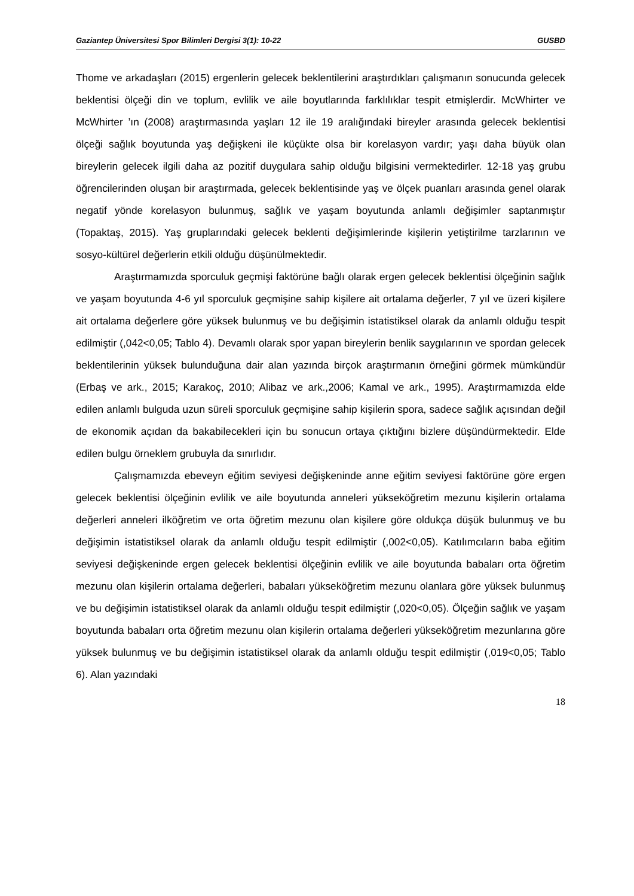Gaziantep Üniversitesi Spor Bilimleri Dergisi 3(1): 10-22 GUSBD
Thome ve arkadaşları (2015) ergenlerin gelecek beklentilerini araştırdıkları çalışmanın sonucunda gelecek beklentisi ölçeği din ve toplum, evlilik ve aile boyutlarında farklılıklar tespit etmişlerdir. McWhirter ve McWhirter ’ın (2008) araştırmasında yaşları 12 ile 19 aralığındaki bireyler arasında gelecek beklentisi ölçeği sağlık boyutunda yaş değişkeni ile küçükte olsa bir korelasyon vardır; yaşı daha büyük olan bireylerin gelecek ilgili daha az pozitif duygulara sahip olduğu bilgisini vermektedirler. 12-18 yaş grubu öğrencilerinden oluşan bir araştırmada, gelecek beklentisinde yaş ve ölçek puanları arasında genel olarak negatif yönde korelasyon bulunmuş, sağlık ve yaşam boyutunda anlamlı değişimler saptanmıştır (Topaktaş, 2015). Yaş gruplarındaki gelecek beklenti değişimlerinde kişilerin yetiştirilme tarzlarının ve sosyo-kültürel değerlerin etkili olduğu düşünülmektedir.
Araştırmamızda sporculuk geçmişi faktörüne bağlı olarak ergen gelecek beklentisi ölçeğinin sağlık ve yaşam boyutunda 4-6 yıl sporculuk geçmişine sahip kişilere ait ortalama değerler, 7 yıl ve üzeri kişilere ait ortalama değerlere göre yüksek bulunmuş ve bu değişimin istatistiksel olarak da anlamlı olduğu tespit edilmiştir (,042<0,05; Tablo 4). Devamlı olarak spor yapan bireylerin benlik saygılarının ve spordan gelecek beklentilerinin yüksek bulunduğuna dair alan yazında birçok araştırmanın örneğini görmek mümkündür (Erbaş ve ark., 2015; Karakoç, 2010; Alibaz ve ark.,2006; Kamal ve ark., 1995). Araştırmamızda elde edilen anlamlı bulguda uzun süreli sporculuk geçmişine sahip kişilerin spora, sadece sağlık açısından değil de ekonomik açıdan da bakabilecekleri için bu sonucun ortaya çıktığını bizlere düşündürmektedir. Elde edilen bulgu örneklem grubuyla da sınırlıdır.
Çalışmamızda ebeveyn eğitim seviyesi değişkeninde anne eğitim seviyesi faktörüne göre ergen gelecek beklentisi ölçeğinin evlilik ve aile boyutunda anneleri yükseköğretim mezunu kişilerin ortalama değerleri anneleri ilköğretim ve orta öğretim mezunu olan kişilere göre oldukça düşük bulunmuş ve bu değişimin istatistiksel olarak da anlamlı olduğu tespit edilmiştir (,002<0,05). Katılımcıların baba eğitim seviyesi değişkeninde ergen gelecek beklentisi ölçeğinin evlilik ve aile boyutunda babaları orta öğretim mezunu olan kişilerin ortalama değerleri, babaları yükseköğretim mezunu olanlara göre yüksek bulunmuş ve bu değişimin istatistiksel olarak da anlamlı olduğu tespit edilmiştir (,020<0,05). Ölçeğin sağlık ve yaşam boyutunda babaları orta öğretim mezunu olan kişilerin ortalama değerleri yükseköğretim mezunlarına göre yüksek bulunmuş ve bu değişimin istatistiksel olarak da anlamlı olduğu tespit edilmiştir (,019<0,05; Tablo 6). Alan yazındaki
18